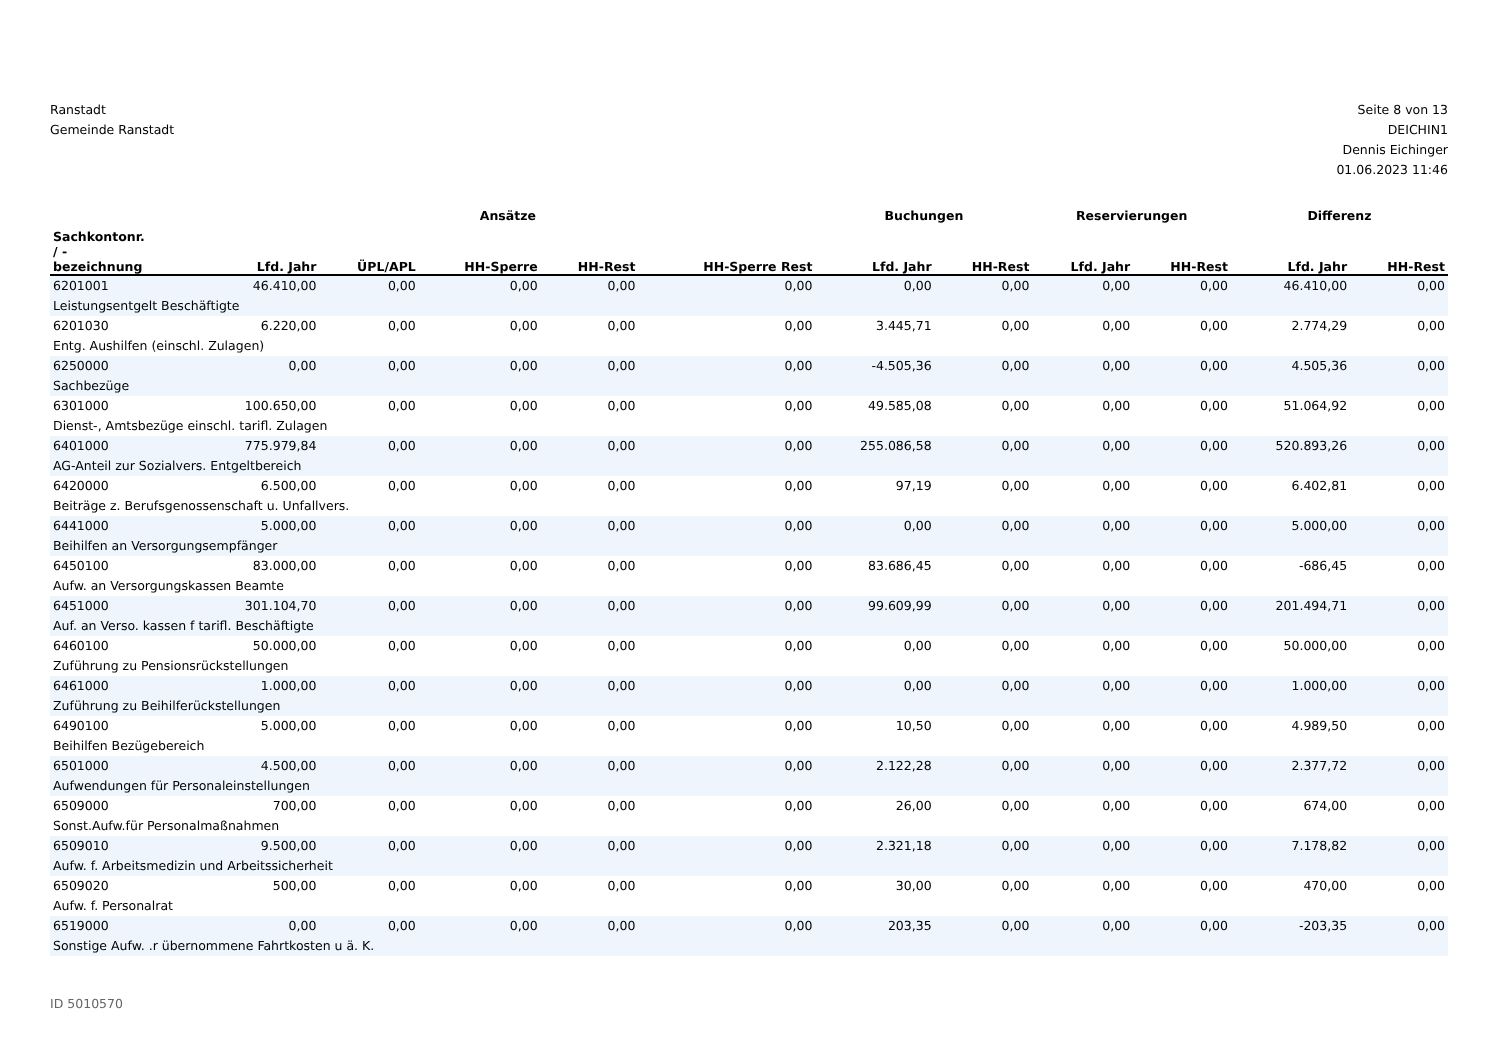Ranstadt
Gemeinde Ranstadt
Seite 8 von 13
DEICHIN1
Dennis Eichinger
01.06.2023 11:46
| | Ansätze | | | | | Buchungen | | Reservierungen | | Differenz | |
| --- | --- | --- | --- | --- | --- | --- | --- | --- | --- | --- | --- |
| Sachkontonr. / - bezeichnung | Lfd. Jahr | ÜPL/APL | HH-Sperre | HH-Rest | HH-Sperre Rest | Lfd. Jahr | HH-Rest | Lfd. Jahr | HH-Rest | Lfd. Jahr | HH-Rest |
| 6201001 | 46.410,00 | 0,00 | 0,00 | 0,00 | 0,00 | 0,00 | 0,00 | 0,00 | 0,00 | 46.410,00 | 0,00 |
| Leistungsentgelt Beschäftigte | | | | | | | | | | | |
| 6201030 | 6.220,00 | 0,00 | 0,00 | 0,00 | 0,00 | 3.445,71 | 0,00 | 0,00 | 0,00 | 2.774,29 | 0,00 |
| Entg. Aushilfen (einschl. Zulagen) | | | | | | | | | | | |
| 6250000 | 0,00 | 0,00 | 0,00 | 0,00 | 0,00 | -4.505,36 | 0,00 | 0,00 | 0,00 | 4.505,36 | 0,00 |
| Sachbezüge | | | | | | | | | | | |
| 6301000 | 100.650,00 | 0,00 | 0,00 | 0,00 | 0,00 | 49.585,08 | 0,00 | 0,00 | 0,00 | 51.064,92 | 0,00 |
| Dienst-, Amtsbezüge einschl. tarifl. Zulagen | | | | | | | | | | | |
| 6401000 | 775.979,84 | 0,00 | 0,00 | 0,00 | 0,00 | 255.086,58 | 0,00 | 0,00 | 0,00 | 520.893,26 | 0,00 |
| AG-Anteil zur Sozialvers. Entgeltbereich | | | | | | | | | | | |
| 6420000 | 6.500,00 | 0,00 | 0,00 | 0,00 | 0,00 | 97,19 | 0,00 | 0,00 | 0,00 | 6.402,81 | 0,00 |
| Beiträge z. Berufsgenossenschaft u. Unfallvers. | | | | | | | | | | | |
| 6441000 | 5.000,00 | 0,00 | 0,00 | 0,00 | 0,00 | 0,00 | 0,00 | 0,00 | 0,00 | 5.000,00 | 0,00 |
| Beihilfen an Versorgungsempfänger | | | | | | | | | | | |
| 6450100 | 83.000,00 | 0,00 | 0,00 | 0,00 | 0,00 | 83.686,45 | 0,00 | 0,00 | 0,00 | -686,45 | 0,00 |
| Aufw. an Versorgungskassen Beamte | | | | | | | | | | | |
| 6451000 | 301.104,70 | 0,00 | 0,00 | 0,00 | 0,00 | 99.609,99 | 0,00 | 0,00 | 0,00 | 201.494,71 | 0,00 |
| Auf. an Verso. kassen f tarifl. Beschäftigte | | | | | | | | | | | |
| 6460100 | 50.000,00 | 0,00 | 0,00 | 0,00 | 0,00 | 0,00 | 0,00 | 0,00 | 0,00 | 50.000,00 | 0,00 |
| Zuführung zu Pensionsrückstellungen | | | | | | | | | | | |
| 6461000 | 1.000,00 | 0,00 | 0,00 | 0,00 | 0,00 | 0,00 | 0,00 | 0,00 | 0,00 | 1.000,00 | 0,00 |
| Zuführung zu Beihilferückstellungen | | | | | | | | | | | |
| 6490100 | 5.000,00 | 0,00 | 0,00 | 0,00 | 0,00 | 10,50 | 0,00 | 0,00 | 0,00 | 4.989,50 | 0,00 |
| Beihilfen Bezügebereich | | | | | | | | | | | |
| 6501000 | 4.500,00 | 0,00 | 0,00 | 0,00 | 0,00 | 2.122,28 | 0,00 | 0,00 | 0,00 | 2.377,72 | 0,00 |
| Aufwendungen für Personaleinstellungen | | | | | | | | | | | |
| 6509000 | 700,00 | 0,00 | 0,00 | 0,00 | 0,00 | 26,00 | 0,00 | 0,00 | 0,00 | 674,00 | 0,00 |
| Sonst.Aufw.für Personalmaßnahmen | | | | | | | | | | | |
| 6509010 | 9.500,00 | 0,00 | 0,00 | 0,00 | 0,00 | 2.321,18 | 0,00 | 0,00 | 0,00 | 7.178,82 | 0,00 |
| Aufw. f. Arbeitsmedizin und Arbeitssicherheit | | | | | | | | | | | |
| 6509020 | 500,00 | 0,00 | 0,00 | 0,00 | 0,00 | 30,00 | 0,00 | 0,00 | 0,00 | 470,00 | 0,00 |
| Aufw. f. Personalrat | | | | | | | | | | | |
| 6519000 | 0,00 | 0,00 | 0,00 | 0,00 | 0,00 | 203,35 | 0,00 | 0,00 | 0,00 | -203,35 | 0,00 |
| Sonstige Aufw. .r übernommene Fahrtkosten u ä. K. | | | | | | | | | | | |
ID 5010570